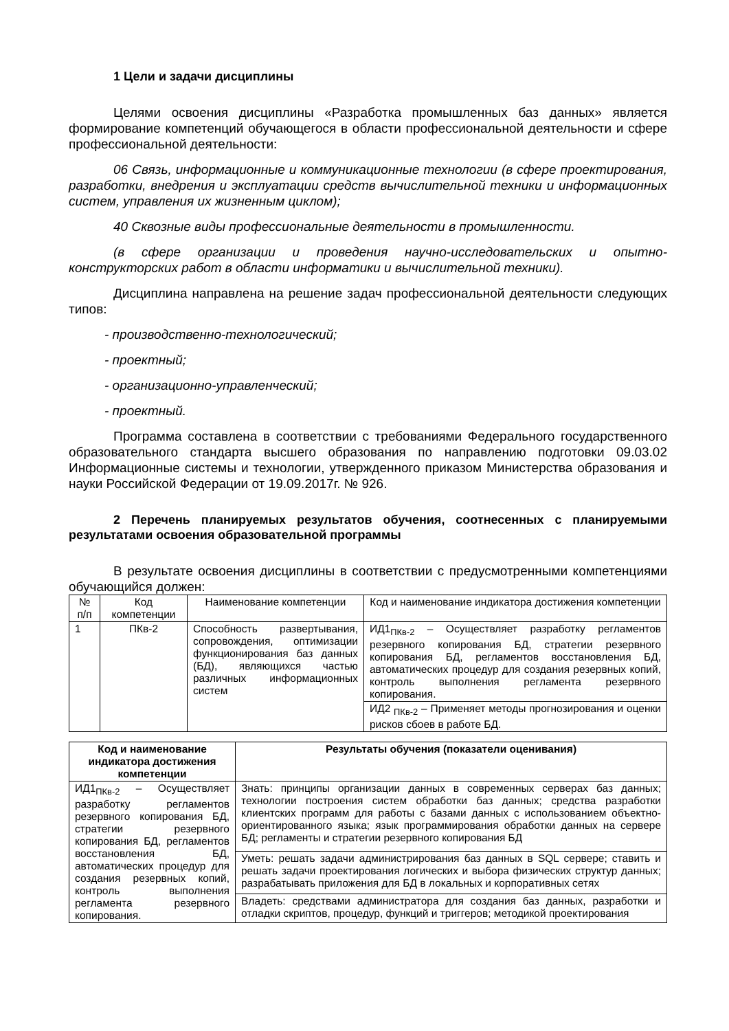1 Цели и задачи дисциплины
Целями освоения дисциплины «Разработка промышленных баз данных» является формирование компетенций обучающегося в области профессиональной деятельности и сфере профессиональной деятельности:
06 Связь, информационные и коммуникационные технологии (в сфере проектирования, разработки, внедрения и эксплуатации средств вычислительной техники и информационных систем, управления их жизненным циклом);
40 Сквозные виды профессиональные деятельности в промышленности.
(в сфере организации и проведения научно-исследовательских и опытно-конструкторских работ в области информатики и вычислительной техники).
Дисциплина направлена на решение задач профессиональной деятельности следующих типов:
- производственно-технологический;
- проектный;
- организационно-управленческий;
- проектный.
Программа составлена в соответствии с требованиями Федерального государственного образовательного стандарта высшего образования по направлению подготовки 09.03.02 Информационные системы и технологии, утвержденного приказом Министерства образования и науки Российской Федерации от 19.09.2017г. № 926.
2 Перечень планируемых результатов обучения, соотнесенных с планируемыми результатами освоения образовательной программы
В результате освоения дисциплины в соответствии с предусмотренными компетенциями обучающийся должен:
| № п/п | Код компетенции | Наименование компетенции | Код и наименование индикатора достижения компетенции |
| --- | --- | --- | --- |
| 1 | ПКв-2 | Способность развертывания, сопровождения, оптимизации функционирования баз данных (БД), являющихся частью различных информационных систем | ИД1<sub>ПКв-2</sub> – Осуществляет разработку регламентов резервного копирования БД, стратегии резервного копирования БД, регламентов восстановления БД, автоматических процедур для создания резервных копий, контроль выполнения регламента резервного копирования. |
| | | | ИД2 <sub>ПКв-2</sub> – Применяет методы прогнозирования и оценки рисков сбоев в работе БД. |
| Код и наименование индикатора достижения компетенции | Результаты обучения (показатели оценивания) |
| --- | --- |
| ИД1<sub>ПКв-2</sub> – Осуществляет разработку регламентов резервного копирования БД, стратегии резервного копирования БД, регламентов восстановления БД, автоматических процедур для создания резервных копий, контроль выполнения регламента резервного копирования. | Знать: принципы организации данных в современных серверах баз данных; технологии построения систем обработки баз данных; средства разработки клиентских программ для работы с базами данных с использованием объектно-ориентированного языка; язык программирования обработки данных на сервере БД; регламенты и стратегии резервного копирования БД |
| | Уметь: решать задачи администрирования баз данных в SQL сервере; ставить и решать задачи проектирования логических и выбора физических структур данных; разрабатывать приложения для БД в локальных и корпоративных сетях |
| | Владеть: средствами администратора для создания баз данных, разработки и отладки скриптов, процедур, функций и триггеров; методикой проектирования |